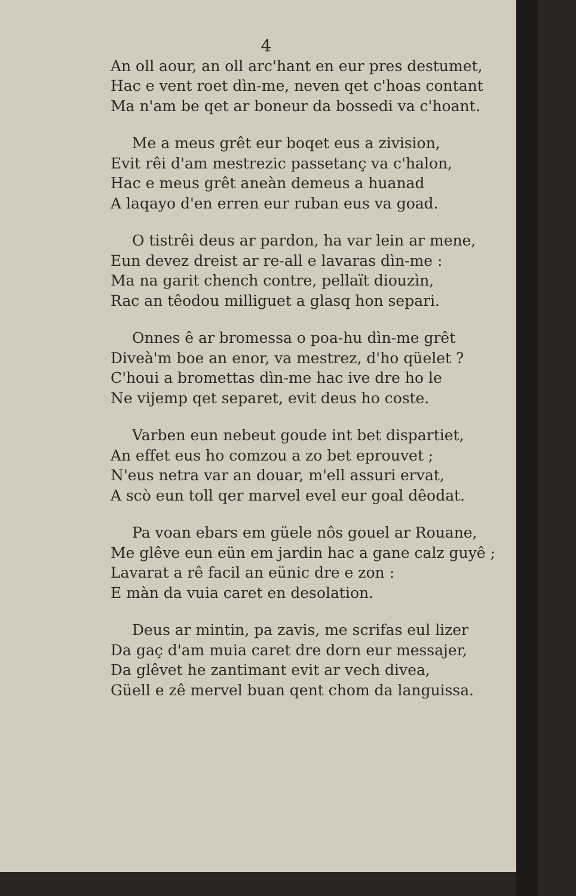4
An oll aour, an oll arc'hant en eur pres destumet,
Hac e vent roet dìn-me, neven qet c'hoas contant
Ma n'am be qet ar boneur da bossedi va c'hoant.
Me a meus grêt eur boqet eus a zivision,
Evit rêi d'am mestrezic passetanç va c'halon,
Hac e meus grêt aneàn demeus a huanad
A laqayo d'en erren eur ruban eus va goad.
O tistrêi deus ar pardon, ha var lein ar mene,
Eun devez dreist ar re-all e lavaras dìn-me :
Ma na garit chench contre, pellaït diouzìn,
Rac an têodou milliguet a glasq hon separi.
Onnes ê ar bromessa o poa-hu dìn-me grêt
Diveà'm boe an enor, va mestrez, d'ho qüelet ?
C'houi a bromettas dìn-me hac ive dre ho le
Ne vijemp qet separet, evit deus ho coste.
Varben eun nebeut goude int bet dispartiet,
An effet eus ho comzou a zo bet eprouvet ;
N'eus netra var an douar, m'ell assuri ervat,
A scò eun toll qer marvel evel eur goal dêodat.
Pa voan ebars em güele nôs gouel ar Rouane,
Me glêve eun eün em jardin hac a gane calz guyê ;
Lavarat a rê facil an eünic dre e zon :
E màn da vuia caret en desolation.
Deus ar mintin, pa zavis, me scrifas eul lizer
Da gaç d'am muia caret dre dorn eur messajer,
Da glêvet he zantimant evit ar vech divea,
Güell e zê mervel buan qent chom da languissa.